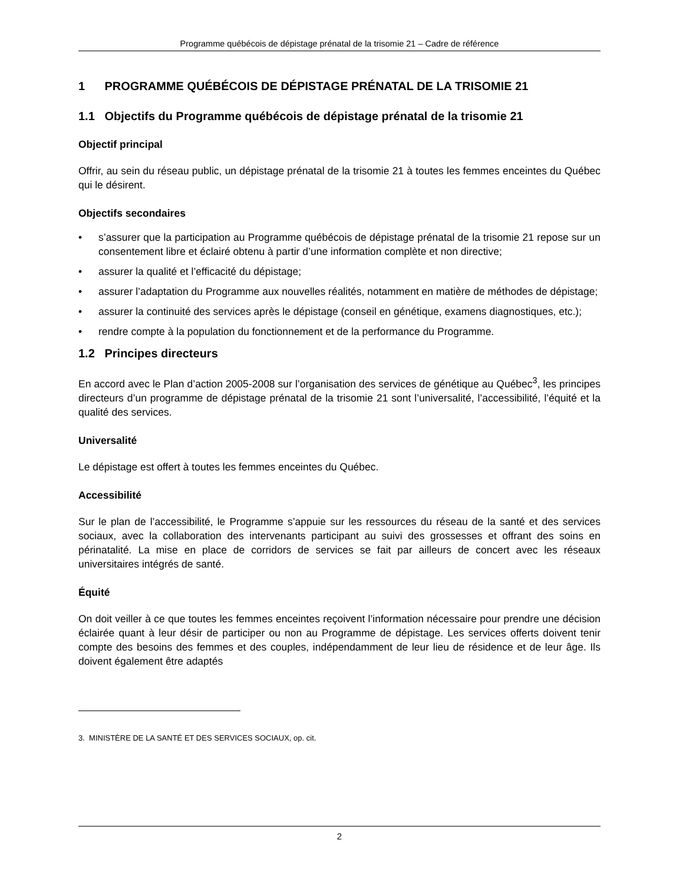Programme québécois de dépistage prénatal de la trisomie 21 – Cadre de référence
1 PROGRAMME QUÉBÉCOIS DE DÉPISTAGE PRÉNATAL DE LA TRISOMIE 21
1.1 Objectifs du Programme québécois de dépistage prénatal de la trisomie 21
Objectif principal
Offrir, au sein du réseau public, un dépistage prénatal de la trisomie 21 à toutes les femmes enceintes du Québec qui le désirent.
Objectifs secondaires
• s’assurer que la participation au Programme québécois de dépistage prénatal de la trisomie 21 repose sur un consentement libre et éclairé obtenu à partir d’une information complète et non directive;
• assurer la qualité et l’efficacité du dépistage;
• assurer l’adaptation du Programme aux nouvelles réalités, notamment en matière de méthodes de dépistage;
• assurer la continuité des services après le dépistage (conseil en génétique, examens diagnostiques, etc.);
• rendre compte à la population du fonctionnement et de la performance du Programme.
1.2 Principes directeurs
En accord avec le Plan d’action 2005-2008 sur l’organisation des services de génétique au Québec<sup>3</sup>, les principes directeurs d’un programme de dépistage prénatal de la trisomie 21 sont l’universalité, l’accessibilité, l’équité et la qualité des services.
Universalité
Le dépistage est offert à toutes les femmes enceintes du Québec.
Accessibilité
Sur le plan de l’accessibilité, le Programme s’appuie sur les ressources du réseau de la santé et des services sociaux, avec la collaboration des intervenants participant au suivi des grossesses et offrant des soins en périnatalité. La mise en place de corridors de services se fait par ailleurs de concert avec les réseaux universitaires intégrés de santé.
Équité
On doit veiller à ce que toutes les femmes enceintes reçoivent l’information nécessaire pour prendre une décision éclairée quant à leur désir de participer ou non au Programme de dépistage. Les services offerts doivent tenir compte des besoins des femmes et des couples, indépendamment de leur lieu de résidence et de leur âge. Ils doivent également être adaptés
3. MINISTÈRE DE LA SANTÉ ET DES SERVICES SOCIAUX, op. cit.
2